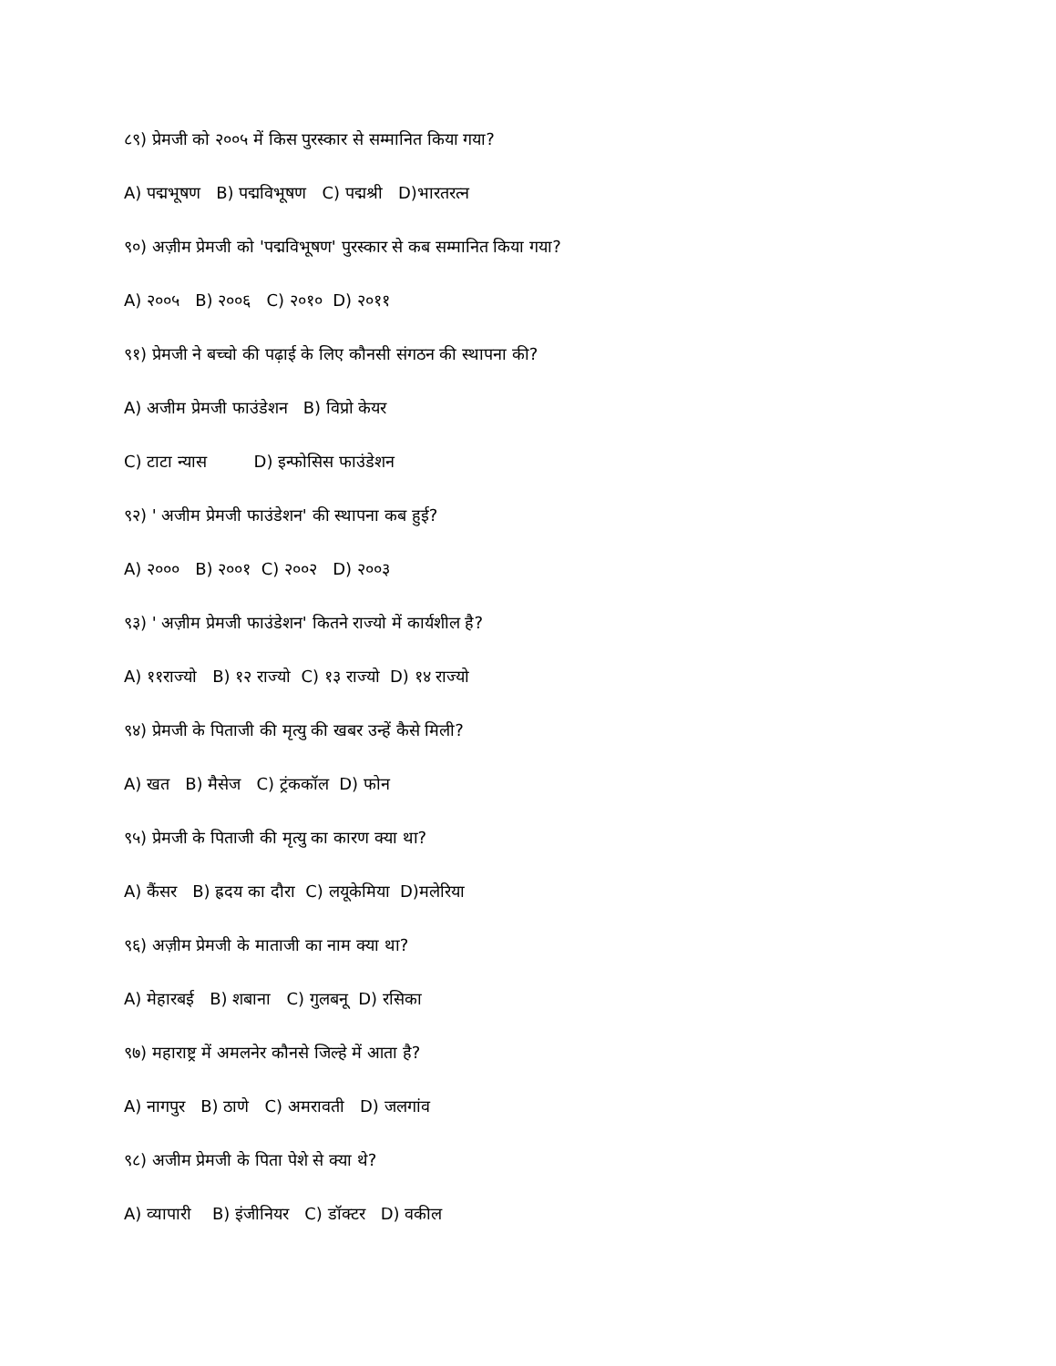८९) प्रेमजी को २००५ में किस पुरस्कार से सम्मानित किया गया?
A) पद्मभूषण B) पद्मविभूषण C) पद्मश्री D)भारतरत्न
९०) अज़ीम प्रेमजी को 'पद्मविभूषण' पुरस्कार से कब सम्मानित किया गया?
A) २००५ B) २००६ C) २०१० D) २०११
९१) प्रेमजी ने बच्चो की पढ़ाई के लिए कौनसी संगठन की स्थापना की?
A) अजीम प्रेमजी फाउंडेशन B) विप्रो केयर
C) टाटा न्यास D) इन्फोसिस फाउंडेशन
९२) ' अजीम प्रेमजी फाउंडेशन' की स्थापना कब हुई?
A) २००० B) २००१ C) २००२ D) २००३
९३) ' अज़ीम प्रेमजी फाउंडेशन' कितने राज्यो में कार्यशील है?
A) ११राज्यो B) १२ राज्यो C) १३ राज्यो D) १४ राज्यो
९४) प्रेमजी के पिताजी की मृत्यु की खबर उन्हें कैसे मिली?
A) खत B) मैसेज C) ट्रंककॉल D) फोन
९५) प्रेमजी के पिताजी की मृत्यु का कारण क्या था?
A) कैंसर B) ह्रदय का दौरा C) लयूकेमिया D)मलेरिया
९६) अज़ीम प्रेमजी के माताजी का नाम क्या था?
A) मेहारबई B) शबाना C) गुलबनू D) रसिका
९७) महाराष्ट्र में अमलनेर कौनसे जिल्हे में आता है?
A) नागपुर B) ठाणे C) अमरावती D) जलगांव
९८) अजीम प्रेमजी के पिता पेशे से क्या थे?
A) व्यापारी B) इंजीनियर C) डॉक्टर D) वकील